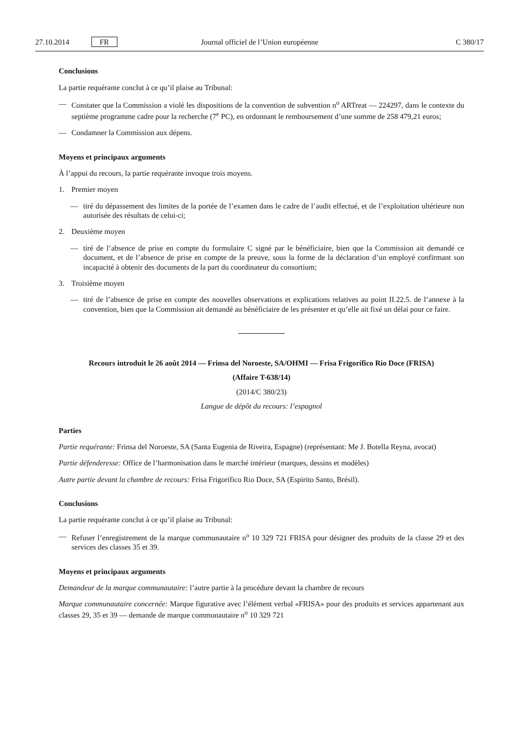27.10.2014 FR Journal officiel de l’Union européenne C 380/17
Conclusions
La partie requérante conclut à ce qu’il plaise au Tribunal:
— Constater que la Commission a violé les dispositions de la convention de subvention n<sup>o</sup> ARTreat — 224297, dans le contexte du septième programme cadre pour la recherche (7<sup>e</sup> PC), en ordonnant le remboursement d’une somme de 258 479,21 euros;
— Condamner la Commission aux dépens.
Moyens et principaux arguments
À l’appui du recours, la partie requérante invoque trois moyens.
1. Premier moyen
— tiré du dépassement des limites de la portée de l’examen dans le cadre de l’audit effectué, et de l’exploitation ultérieure non autorisée des résultats de celui-ci;
2. Deuxième moyen
— tiré de l’absence de prise en compte du formulaire C signé par le bénéficiaire, bien que la Commission ait demandé ce document, et de l’absence de prise en compte de la preuve, sous la forme de la déclaration d’un employé confirmant son incapacité à obtenir des documents de la part du coordinateur du consortium;
3. Troisième moyen
— tiré de l’absence de prise en compte des nouvelles observations et explications relatives au point II.22.5. de l’annexe à la convention, bien que la Commission ait demandé au bénéficiaire de les présenter et qu’elle ait fixé un délai pour ce faire.
Recours introduit le 26 août 2014 — Frinsa del Noroeste, SA/OHMI — Frisa Frigorífico Rio Doce (FRISA)
(Affaire T-638/14)
(2014/C 380/23)
Langue de dépôt du recours: l’espagnol
Parties
Partie requérante: Frinsa del Noroeste, SA (Santa Eugenia de Riveira, Espagne) (représentant: Me J. Botella Reyna, avocat)
Partie défenderesse: Office de l’harmonisation dans le marché intérieur (marques, dessins et modèles)
Autre partie devant la chambre de recours: Frisa Frigorífico Rio Doce, SA (Espirito Santo, Brésil).
Conclusions
La partie requérante conclut à ce qu’il plaise au Tribunal:
— Refuser l’enregistrement de la marque communautaire n<sup>o</sup> 10 329 721 FRISA pour désigner des produits de la classe 29 et des services des classes 35 et 39.
Moyens et principaux arguments
Demandeur de la marque communautaire: l’autre partie à la procédure devant la chambre de recours
Marque communautaire concernée: Marque figurative avec l’élément verbal «FRISA» pour des produits et services appartenant aux classes 29, 35 et 39 — demande de marque communautaire n<sup>o</sup> 10 329 721